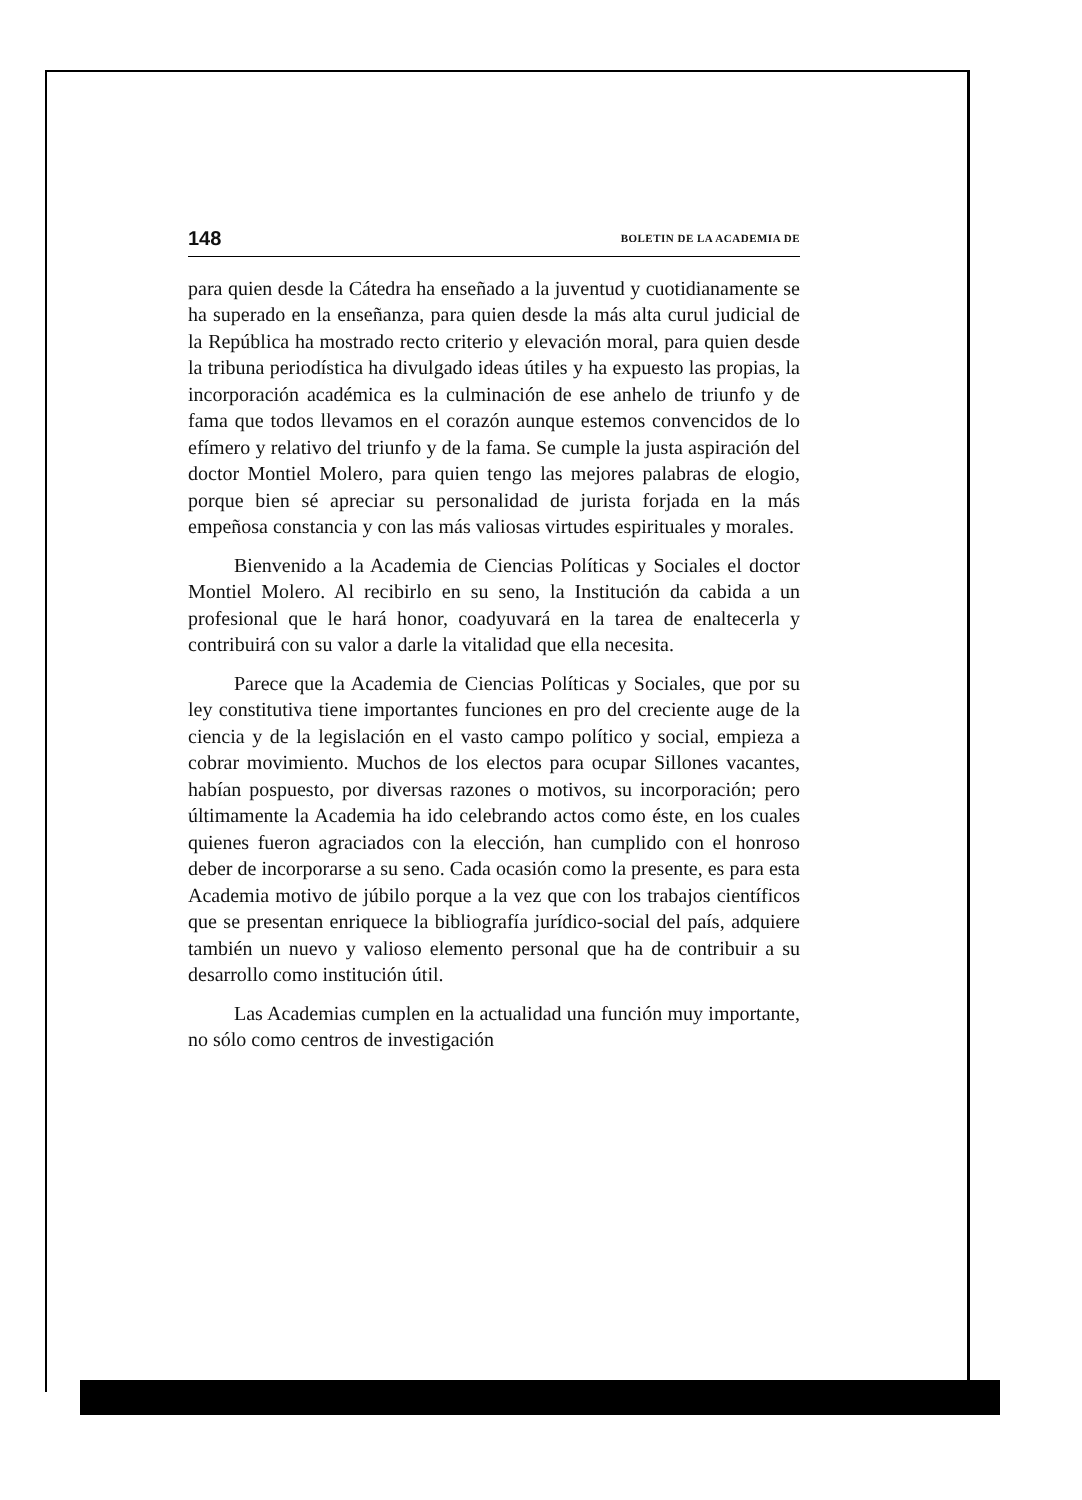148 BOLETIN DE LA ACADEMIA DE
para quien desde la Cátedra ha enseñado a la juventud y cuotidianamente se ha superado en la enseñanza, para quien desde la más alta curul judicial de la República ha mostrado recto criterio y elevación moral, para quien desde la tribuna periodística ha divulgado ideas útiles y ha expuesto las propias, la incorporación académica es la culminación de ese anhelo de triunfo y de fama que todos llevamos en el corazón aunque estemos convencidos de lo efímero y relativo del triunfo y de la fama. Se cumple la justa aspiración del doctor Montiel Molero, para quien tengo las mejores palabras de elogio, porque bien sé apreciar su personalidad de jurista forjada en la más empeñosa constancia y con las más valiosas virtudes espirituales y morales.
Bienvenido a la Academia de Ciencias Políticas y Sociales el doctor Montiel Molero. Al recibirlo en su seno, la Institución da cabida a un profesional que le hará honor, coadyuvará en la tarea de enaltecerla y contribuirá con su valor a darle la vitalidad que ella necesita.
Parece que la Academia de Ciencias Políticas y Sociales, que por su ley constitutiva tiene importantes funciones en pro del creciente auge de la ciencia y de la legislación en el vasto campo político y social, empieza a cobrar movimiento. Muchos de los electos para ocupar Sillones vacantes, habían pospuesto, por diversas razones o motivos, su incorporación; pero últimamente la Academia ha ido celebrando actos como éste, en los cuales quienes fueron agraciados con la elección, han cumplido con el honroso deber de incorporarse a su seno. Cada ocasión como la presente, es para esta Academia motivo de júbilo porque a la vez que con los trabajos científicos que se presentan enriquece la bibliografía jurídico-social del país, adquiere también un nuevo y valioso elemento personal que ha de contribuir a su desarrollo como institución útil.
Las Academias cumplen en la actualidad una función muy importante, no sólo como centros de investigación